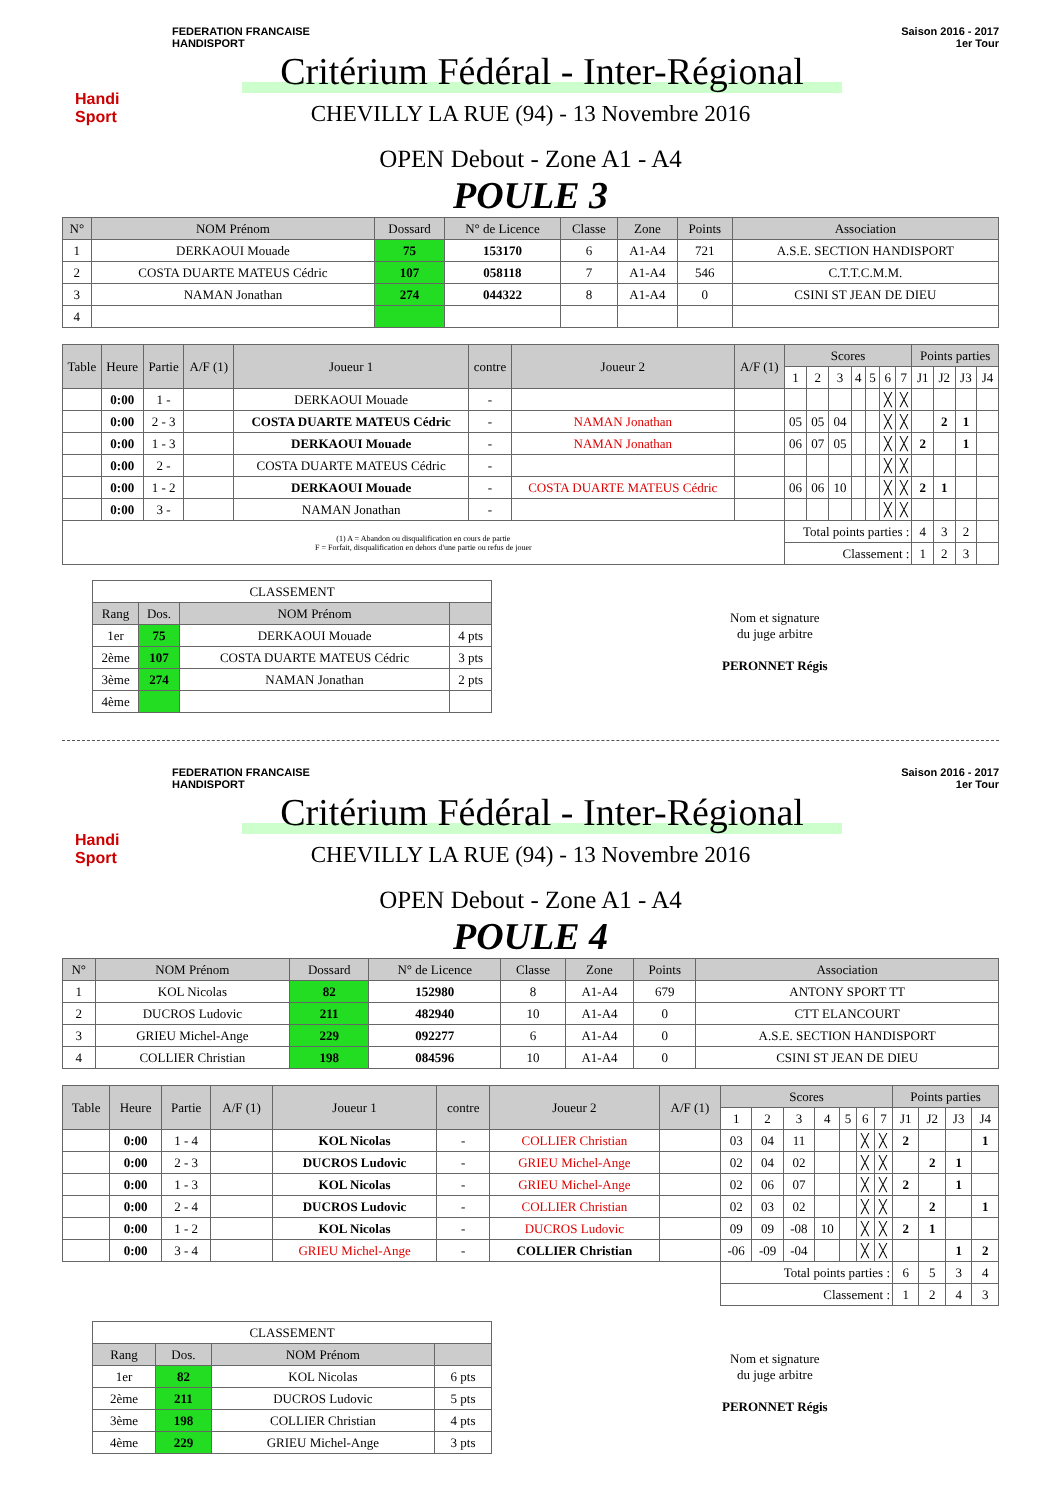Handi Sport
FEDERATION FRANCAISE
HANDISPORT
Saison 2016 - 2017
1er Tour
Critérium Fédéral - Inter-Régional
CHEVILLY LA RUE (94) - 13 Novembre 2016
OPEN Debout - Zone A1 - A4
POULE 3
| N° | NOM Prénom | Dossard | N° de Licence | Classe | Zone | Points | Association |
| --- | --- | --- | --- | --- | --- | --- | --- |
| 1 | DERKAOUI Mouade | 75 | 153170 | 6 | A1-A4 | 721 | A.S.E. SECTION HANDISPORT |
| 2 | COSTA DUARTE MATEUS Cédric | 107 | 058118 | 7 | A1-A4 | 546 | C.T.T.C.M.M. |
| 3 | NAMAN Jonathan | 274 | 044322 | 8 | A1-A4 | 0 | CSINI ST JEAN DE DIEU |
| 4 | | | | | | | |
| Table | Heure | Partie | A/F (1) | Joueur 1 | contre | Joueur 2 | A/F (1) | Scores | | | | | | | Points parties | | | |
| --- | --- | --- | --- | --- | --- | --- | --- | --- | --- | --- | --- | --- | --- | --- | --- | --- | --- | --- |
| | | | | | | | | 1 | 2 | 3 | 4 | 5 | 6 | 7 | J1 | J2 | J3 | J4 |
| | 0:00 | 1 - | | DERKAOUI Mouade | - | | | | | | | | ╳ | ╳ | | | | |
| | 0:00 | 2 - 3 | | COSTA DUARTE MATEUS Cédric | - | NAMAN Jonathan | | 05 | 05 | 04 | | | ╳ | ╳ | | 2 | 1 | |
| | 0:00 | 1 - 3 | | DERKAOUI Mouade | - | NAMAN Jonathan | | 06 | 07 | 05 | | | ╳ | ╳ | 2 | | 1 | |
| | 0:00 | 2 - | | COSTA DUARTE MATEUS Cédric | - | | | | | | | | ╳ | ╳ | | | | |
| | 0:00 | 1 - 2 | | DERKAOUI Mouade | - | COSTA DUARTE MATEUS Cédric | | 06 | 06 | 10 | | | ╳ | ╳ | 2 | 1 | | |
| | 0:00 | 3 - | | NAMAN Jonathan | - | | | | | | | | ╳ | ╳ | | | | |
| (1) A = Abandon ou disqualification en cours de partie F = Forfait, disqualification en dehors d'une partie ou refus de jouer | | | | | | | | Total points parties : | | | | | | | 4 | 3 | 2 | |
| | | | | | | | | Classement : | | | | | | | 1 | 2 | 3 | |
| CLASSEMENT | | | |
| Rang | Dos. | NOM Prénom | |
| 1er | 75 | DERKAOUI Mouade | 4 pts |
| 2ème | 107 | COSTA DUARTE MATEUS Cédric | 3 pts |
| 3ème | 274 | NAMAN Jonathan | 2 pts |
| 4ème | | | |
Nom et signature
du juge arbitre
PERONNET Régis
Handi Sport
FEDERATION FRANCAISE
HANDISPORT
Saison 2016 - 2017
1er Tour
Critérium Fédéral - Inter-Régional
CHEVILLY LA RUE (94) - 13 Novembre 2016
OPEN Debout - Zone A1 - A4
POULE 4
| N° | NOM Prénom | Dossard | N° de Licence | Classe | Zone | Points | Association |
| --- | --- | --- | --- | --- | --- | --- | --- |
| 1 | KOL Nicolas | 82 | 152980 | 8 | A1-A4 | 679 | ANTONY SPORT TT |
| 2 | DUCROS Ludovic | 211 | 482940 | 10 | A1-A4 | 0 | CTT ELANCOURT |
| 3 | GRIEU Michel-Ange | 229 | 092277 | 6 | A1-A4 | 0 | A.S.E. SECTION HANDISPORT |
| 4 | COLLIER Christian | 198 | 084596 | 10 | A1-A4 | 0 | CSINI ST JEAN DE DIEU |
| Table | Heure | Partie | A/F (1) | Joueur 1 | contre | Joueur 2 | A/F (1) | Scores | | | | | | | Points parties | | | |
| --- | --- | --- | --- | --- | --- | --- | --- | --- | --- | --- | --- | --- | --- | --- | --- | --- | --- | --- |
| | | | | | | | | 1 | 2 | 3 | 4 | 5 | 6 | 7 | J1 | J2 | J3 | J4 |
| | 0:00 | 1 - 4 | | KOL Nicolas | - | COLLIER Christian | | 03 | 04 | 11 | | | ╳ | ╳ | 2 | | | 1 |
| | 0:00 | 2 - 3 | | DUCROS Ludovic | - | GRIEU Michel-Ange | | 02 | 04 | 02 | | | ╳ | ╳ | | 2 | 1 | |
| | 0:00 | 1 - 3 | | KOL Nicolas | - | GRIEU Michel-Ange | | 02 | 06 | 07 | | | ╳ | ╳ | 2 | | 1 | |
| | 0:00 | 2 - 4 | | DUCROS Ludovic | - | COLLIER Christian | | 02 | 03 | 02 | | | ╳ | ╳ | | 2 | | 1 |
| | 0:00 | 1 - 2 | | KOL Nicolas | - | DUCROS Ludovic | | 09 | 09 | -08 | 10 | | ╳ | ╳ | 2 | 1 | | |
| | 0:00 | 3 - 4 | | GRIEU Michel-Ange | - | COLLIER Christian | | -06 | -09 | -04 | | | ╳ | ╳ | | | 1 | 2 |
| | | | | | | | | Total points parties : | | | | | | | 6 | 5 | 3 | 4 |
| | | | | | | | | Classement : | | | | | | | 1 | 2 | 4 | 3 |
| CLASSEMENT | | | |
| Rang | Dos. | NOM Prénom | |
| 1er | 82 | KOL Nicolas | 6 pts |
| 2ème | 211 | DUCROS Ludovic | 5 pts |
| 3ème | 198 | COLLIER Christian | 4 pts |
| 4ème | 229 | GRIEU Michel-Ange | 3 pts |
Nom et signature
du juge arbitre
PERONNET Régis